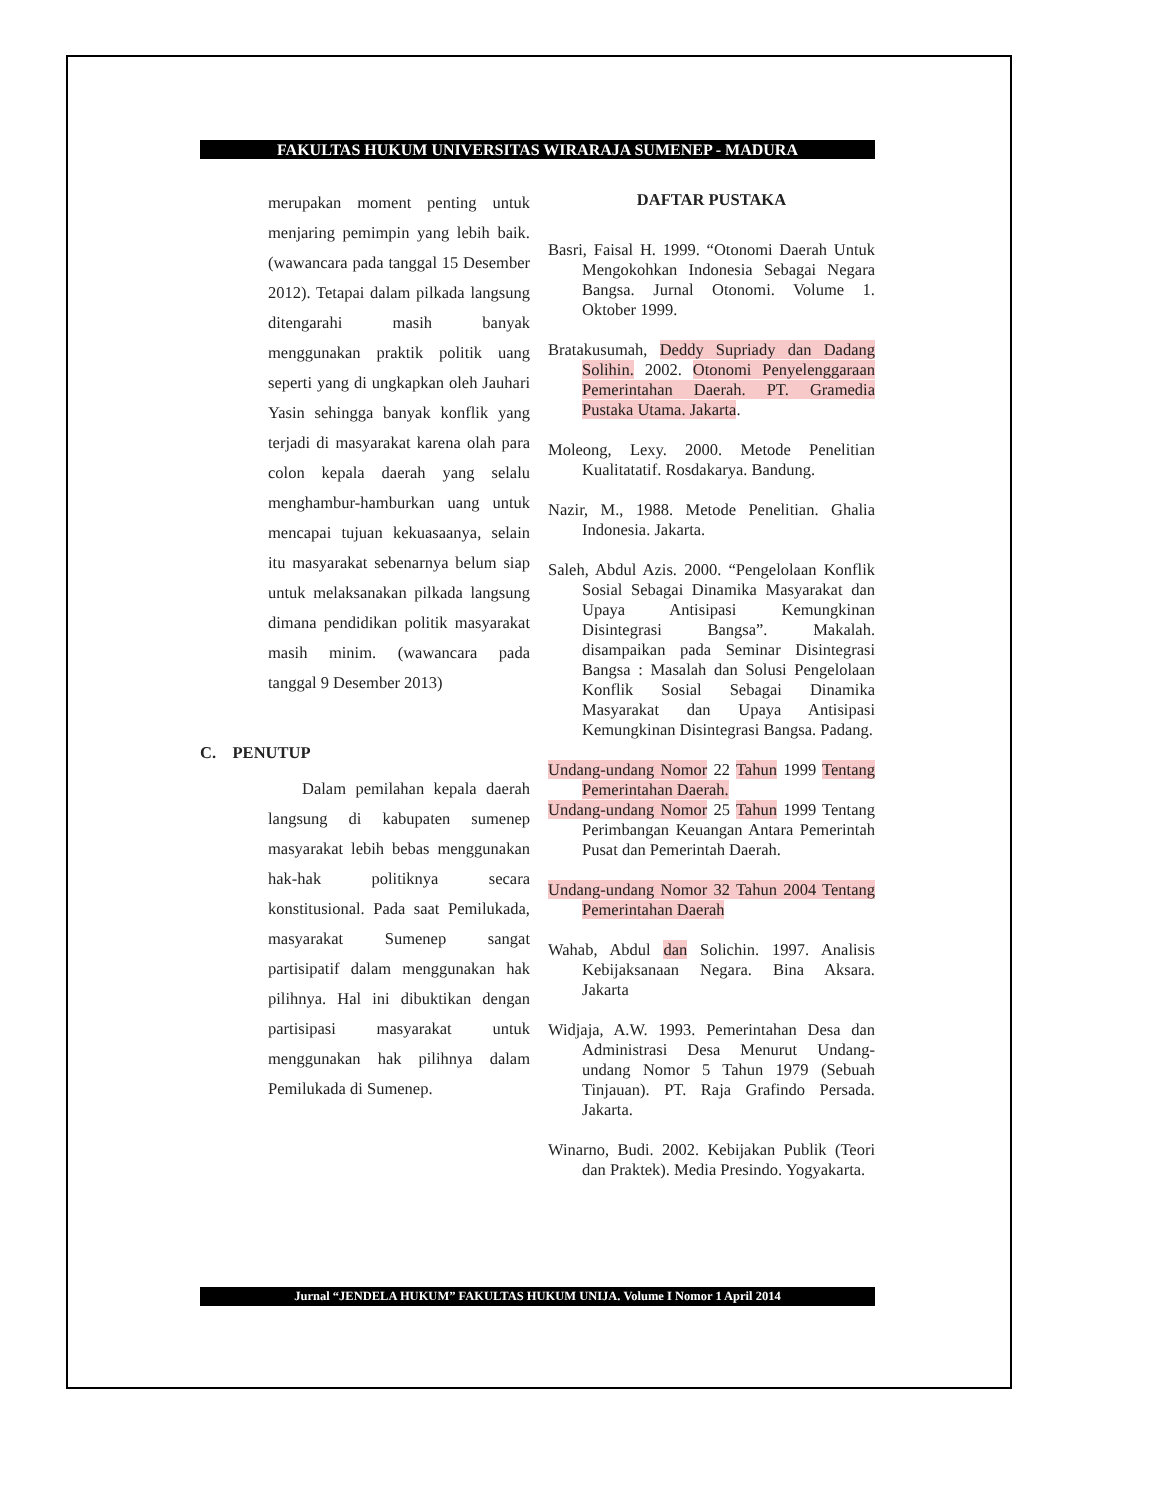FAKULTAS HUKUM UNIVERSITAS WIRARAJA SUMENEP - MADURA
merupakan moment penting untuk menjaring pemimpin yang lebih baik. (wawancara pada tanggal 15 Desember 2012). Tetapai dalam pilkada langsung ditengarahi masih banyak menggunakan praktik politik uang seperti yang di ungkapkan oleh Jauhari Yasin sehingga banyak konflik yang terjadi di masyarakat karena olah para colon kepala daerah yang selalu menghambur-hamburkan uang untuk mencapai tujuan kekuasaanya, selain itu masyarakat sebenarnya belum siap untuk melaksanakan pilkada langsung dimana pendidikan politik masyarakat masih minim. (wawancara pada tanggal 9 Desember 2013)
C. PENUTUP
Dalam pemilahan kepala daerah langsung di kabupaten sumenep masyarakat lebih bebas menggunakan hak-hak politiknya secara konstitusional. Pada saat Pemilukada, masyarakat Sumenep sangat partisipatif dalam menggunakan hak pilihnya. Hal ini dibuktikan dengan partisipasi masyarakat untuk menggunakan hak pilihnya dalam Pemilukada di Sumenep.
DAFTAR PUSTAKA
Basri, Faisal H. 1999. “Otonomi Daerah Untuk Mengokohkan Indonesia Sebagai Negara Bangsa. Jurnal Otonomi. Volume 1. Oktober 1999.
Bratakusumah, Deddy Supriady dan Dadang Solihin. 2002. Otonomi Penyelenggaraan Pemerintahan Daerah. PT. Gramedia Pustaka Utama. Jakarta.
Moleong, Lexy. 2000. Metode Penelitian Kualitatatif. Rosdakarya. Bandung.
Nazir, M., 1988. Metode Penelitian. Ghalia Indonesia. Jakarta.
Saleh, Abdul Azis. 2000. “Pengelolaan Konflik Sosial Sebagai Dinamika Masyarakat dan Upaya Antisipasi Kemungkinan Disintegrasi Bangsa”. Makalah. disampaikan pada Seminar Disintegrasi Bangsa : Masalah dan Solusi Pengelolaan Konflik Sosial Sebagai Dinamika Masyarakat dan Upaya Antisipasi Kemungkinan Disintegrasi Bangsa. Padang.
Undang-undang Nomor 22 Tahun 1999 Tentang Pemerintahan Daerah.
Undang-undang Nomor 25 Tahun 1999 Tentang Perimbangan Keuangan Antara Pemerintah Pusat dan Pemerintah Daerah.
Undang-undang Nomor 32 Tahun 2004 Tentang Pemerintahan Daerah
Wahab, Abdul dan Solichin. 1997. Analisis Kebijaksanaan Negara. Bina Aksara. Jakarta
Widjaja, A.W. 1993. Pemerintahan Desa dan Administrasi Desa Menurut Undang-undang Nomor 5 Tahun 1979 (Sebuah Tinjauan). PT. Raja Grafindo Persada. Jakarta.
Winarno, Budi. 2002. Kebijakan Publik (Teori dan Praktek). Media Presindo. Yogyakarta.
Jurnal “JENDELA HUKUM” FAKULTAS HUKUM UNIJA. Volume I Nomor 1 April 2014